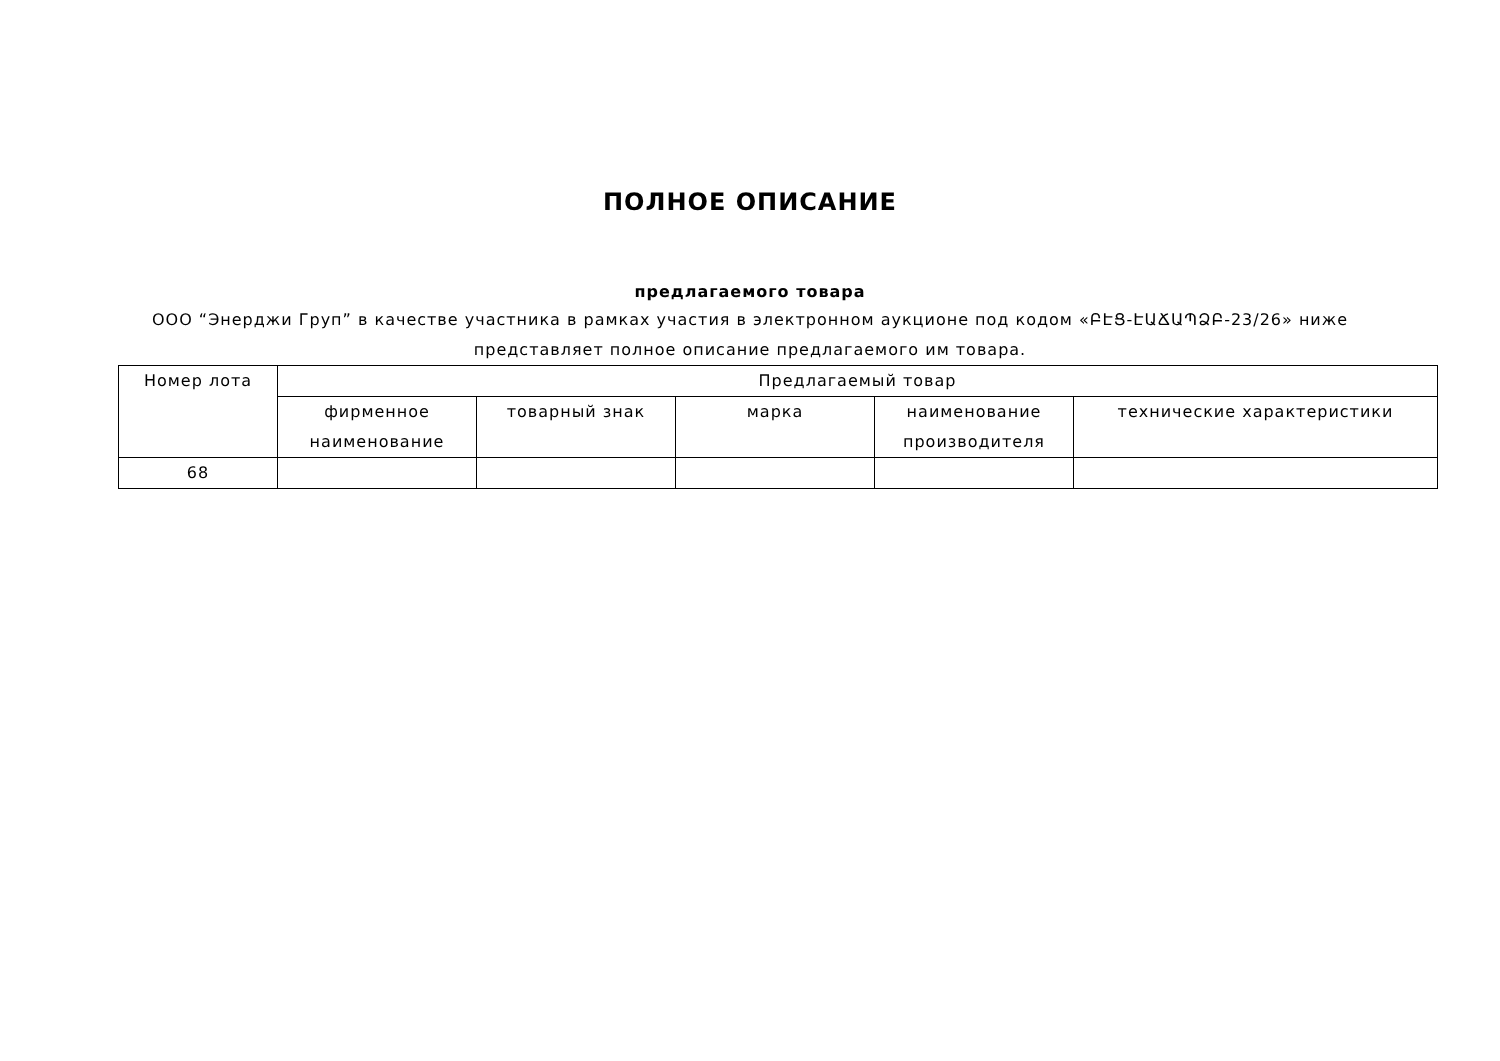ПОЛНОЕ ОПИСАНИЕ
предлагаемого товара
ООО “Энерджи Груп” в качестве участника в рамках участия в электронном аукционе под кодом «ԲԷՑ-ԷԱՃԱՊՁԲ-23/26» ниже представляет полное описание предлагаемого им товара.
| Номер лота | Предлагаемый товар | | | | |
| --- | --- | --- | --- | --- | --- |
| | фирменное наименование | товарный знак | марка | наименование производителя | технические характеристики |
| 68 | | | | | |